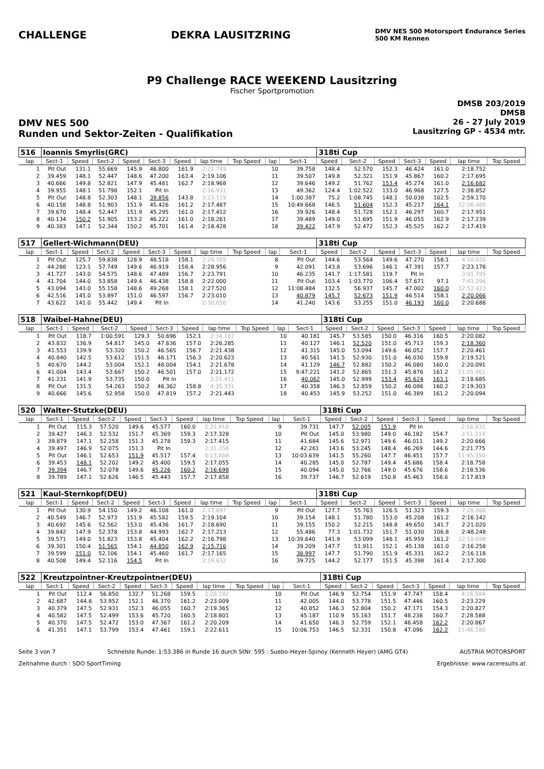CHALLENGE DEKRA LAUSITZRING
DMV NES 500 Motorsport Endurance Series
500 KM Rennen
P9 Challenge RACE WEEKEND Lausitzring
Fischer Sportpromotion
DMV NES 500
Runden und Sektor-Zeiten - Qualifikation
DMSB 203/2019
DMSB
26 - 27 July 2019
Lausitzring GP - 4534 mtr.
| 516 | Ioannis Smyrlis(GRC) | | | | | | | | | | 318ti Cup | | | | | | |
| lap | Sect-1 | Speed | Sect-2 | Speed | Sect-3 | Speed | lap time | Top Speed | lap | Sect-1 | Speed | Sect-2 | Speed | Sect-3 | Speed | lap time | Top Speed |
| 1 | Pit Out | 131.1 | 55.669 | 145.9 | 46.800 | 161.9 | 2:21.749 | | 10 | 39.758 | 148.4 | 52.570 | 152.3 | 46.424 | 161.0 | 2:18.752 | |
| 2 | 39.459 | 148.1 | 52.447 | 148.6 | 47.200 | 163.4 | 2:19.106 | | 11 | 39.507 | 149.8 | 52.321 | 151.9 | 45.867 | 160.2 | 2:17.695 | |
| 3 | 40.666 | 149.8 | 52.821 | 147.9 | 45.481 | 162.7 | 2:18.968 | | 12 | 39.646 | 149.2 | 51.762 | 153.4 | 45.274 | 161.0 | 2:16.682 | |
| 4 | 39.955 | 148.1 | 51.798 | 152.1 | Pit In | | 2:16.931 | | 13 | 49.362 | 124.4 | 1:02.522 | 133.0 | 46.968 | 127.5 | 2:38.852 | |
| 5 | Pit Out | 148.8 | 52.303 | 148.1 | 39.856 | 143.8 | 3:23.119 | | 14 | 1:00.387 | 75.2 | 1:08.745 | 148.1 | 50.038 | 102.5 | 2:59.170 | |
| 6 | 40.158 | 148.8 | 51.903 | 151.9 | 45.426 | 161.2 | 2:17.487 | | 15 | 10:49.668 | 146.5 | 51.604 | 152.3 | 45.217 | 164.1 | 12:26.489 | |
| 7 | 39.670 | 148.4 | 52.447 | 151.9 | 45.295 | 161.0 | 2:17.412 | | 16 | 39.926 | 148.4 | 51.728 | 152.1 | 46.297 | 160.7 | 2:17.951 | |
| 8 | 40.134 | 150.2 | 51.905 | 153.2 | 46.222 | 161.0 | 2:18.261 | | 17 | 39.489 | 149.0 | 51.695 | 151.9 | 46.055 | 162.9 | 2:17.239 | |
| 9 | 40.383 | 147.1 | 52.344 | 150.2 | 45.701 | 161.4 | 2:18.428 | | 18 | 39.422 | 147.9 | 52.472 | 152.3 | 45.525 | 162.2 | 2:17.419 | |
| 517 | Gellert-Wichmann(DEU) | | | | | | | | | | 318ti Cup | | | | | | |
| lap | Sect-1 | Speed | Sect-2 | Speed | Sect-3 | Speed | lap time | Top Speed | lap | Sect-1 | Speed | Sect-2 | Speed | Sect-3 | Speed | lap time | Top Speed |
| 1 | Pit Out | 125.7 | 59.838 | 128.9 | 48.518 | 158.1 | 2:26.165 | | 8 | Pit Out | 144.6 | 53.564 | 149.6 | 47.270 | 158.1 | 4:10.035 | |
| 2 | 44.288 | 123.1 | 57.749 | 149.6 | 46.919 | 158.4 | 2:28.956 | | 9 | 42.091 | 143.8 | 53.696 | 146.1 | 47.391 | 157.7 | 2:23.178 | |
| 3 | 41.727 | 143.0 | 54.575 | 148.6 | 47.489 | 156.7 | 2:23.791 | | 10 | 46.235 | 141.7 | 1:17.581 | 119.7 | Pit In | | 3:01.795 | |
| 4 | 41.704 | 144.0 | 53.858 | 149.4 | 46.438 | 158.8 | 2:22.000 | | 11 | Pit Out | 103.4 | 1:03.770 | 106.4 | 57.671 | 97.1 | 7:41.396 | |
| 5 | 43.094 | 143.0 | 55.158 | 148.6 | 49.268 | 158.1 | 2:27.520 | | 12 | 11:08.484 | 132.5 | 56.937 | 145.7 | 47.002 | 160.0 | 12:52.423 | |
| 6 | 42.516 | 145.0 | 53.897 | 151.0 | 46.597 | 156.7 | 2:23.010 | | 13 | 40.879 | 145.7 | 52.673 | 151.9 | 46.514 | 158.1 | 2:20.066 | |
| 7 | 43.622 | 141.0 | 55.442 | 149.4 | Pit In | | 2:30.656 | | 14 | 41.240 | 143.6 | 53.255 | 151.0 | 46.193 | 160.0 | 2:20.688 | |
| 518 | Waibel-Hahne(DEU) | | | | | | | | | | 318ti Cup | | | | | | |
| lap | Sect-1 | Speed | Sect-2 | Speed | Sect-3 | Speed | lap time | Top Speed | lap | Sect-1 | Speed | Sect-2 | Speed | Sect-3 | Speed | lap time | Top Speed |
| 1 | Pit Out | 118.7 | 1:00.591 | 129.3 | 50.696 | 152.1 | 2:34.187 | | 10 | 40.181 | 145.7 | 53.585 | 150.0 | 46.316 | 160.5 | 2:20.082 | |
| 2 | 43.832 | 136.9 | 54.817 | 145.0 | 47.636 | 157.0 | 2:26.285 | | 11 | 40.127 | 146.1 | 52.520 | 151.0 | 45.713 | 159.3 | 2:18.360 | |
| 3 | 41.553 | 139.9 | 53.320 | 150.2 | 46.565 | 156.7 | 2:21.438 | | 12 | 41.315 | 145.0 | 53.094 | 149.6 | 46.052 | 157.7 | 2:20.461 | |
| 4 | 40.840 | 142.5 | 53.612 | 151.5 | 46.171 | 156.3 | 2:20.623 | | 13 | 40.561 | 141.5 | 52.930 | 151.0 | 46.030 | 159.8 | 2:19.521 | |
| 5 | 40.670 | 144.2 | 53.004 | 152.1 | 48.004 | 154.1 | 2:21.678 | | 14 | 41.129 | 146.7 | 52.882 | 150.2 | 46.080 | 160.0 | 2:20.091 | |
| 6 | 41.004 | 143.4 | 53.667 | 150.2 | 46.501 | 157.0 | 2:21.172 | | 15 | 9:47.221 | 141.2 | 52.865 | 151.3 | 45.876 | 161.2 | 11:25.962 | |
| 7 | 41.231 | 141.9 | 53.735 | 150.0 | Pit In | | 2:21.411 | | 16 | 40.062 | 145.0 | 52.999 | 153.4 | 45.624 | 163.1 | 2:18.685 | |
| 8 | Pit Out | 131.5 | 54.263 | 150.2 | 46.362 | 158.8 | 4:35.331 | | 17 | 40.358 | 146.3 | 52.859 | 150.2 | 46.086 | 160.2 | 2:19.303 | |
| 9 | 40.666 | 145.6 | 52.958 | 150.0 | 47.819 | 157.2 | 2:21.443 | | 18 | 40.453 | 145.9 | 53.252 | 151.0 | 46.389 | 161.2 | 2:20.094 | |
| 520 | Walter-Stutzke(DEU) | | | | | | | | | | 318ti Cup | | | | | | |
| lap | Sect-1 | Speed | Sect-2 | Speed | Sect-3 | Speed | lap time | Top Speed | lap | Sect-1 | Speed | Sect-2 | Speed | Sect-3 | Speed | lap time | Top Speed |
| 1 | Pit Out | 115.3 | 57.520 | 149.6 | 45.577 | 160.0 | 2:21.910 | | 9 | 39.731 | 147.7 | 52.005 | 151.9 | Pit In | | 2:16.632 | |
| 2 | 39.427 | 146.3 | 52.532 | 151.7 | 45.369 | 159.3 | 2:17.328 | | 10 | Pit Out | 145.0 | 53.980 | 149.0 | 46.182 | 154.7 | 3:51.214 | |
| 3 | 39.879 | 147.1 | 52.258 | 151.3 | 45.278 | 159.3 | 2:17.415 | | 11 | 41.684 | 145.6 | 52.971 | 149.6 | 46.011 | 149.2 | 2:20.666 | |
| 4 | 39.497 | 146.9 | 52.075 | 151.3 | Pit In | | 2:31.356 | | 12 | 42.261 | 143.6 | 53.245 | 148.4 | 46.269 | 144.6 | 2:21.775 | |
| 5 | Pit Out | 146.1 | 52.653 | 151.9 | 45.517 | 157.4 | 6:13.868 | | 13 | 10:03.639 | 141.5 | 55.260 | 147.7 | 46.451 | 157.7 | 11:45.350 | |
| 6 | 39.453 | 148.1 | 52.202 | 149.2 | 45.400 | 159.5 | 2:17.055 | | 14 | 40.285 | 145.0 | 52.787 | 149.4 | 45.686 | 158.4 | 2:18.758 | |
| 7 | 39.394 | 146.7 | 52.078 | 149.6 | 45.226 | 160.2 | 2:16.698 | | 15 | 40.094 | 145.0 | 52.766 | 149.0 | 45.676 | 158.6 | 2:18.536 | |
| 8 | 39.789 | 147.1 | 52.626 | 146.5 | 45.443 | 157.7 | 2:17.858 | | 16 | 39.737 | 146.7 | 52.619 | 150.8 | 45.463 | 158.6 | 2:17.819 | |
| 521 | Kaul-Sternkopf(DEU) | | | | | | | | | | 318ti Cup | | | | | | |
| lap | Sect-1 | Speed | Sect-2 | Speed | Sect-3 | Speed | lap time | Top Speed | lap | Sect-1 | Speed | Sect-2 | Speed | Sect-3 | Speed | lap time | Top Speed |
| 1 | Pit Out | 130.9 | 54.150 | 149.2 | 46.108 | 161.0 | 2:17.897 | | 9 | Pit Out | 127.7 | 55.763 | 126.5 | 51.323 | 159.3 | 7:28.866 | |
| 2 | 40.549 | 146.7 | 52.973 | 151.9 | 45.582 | 159.5 | 2:19.104 | | 10 | 39.154 | 148.1 | 51.780 | 153.0 | 45.208 | 161.2 | 2:16.142 | |
| 3 | 40.692 | 145.6 | 52.562 | 153.0 | 45.436 | 161.7 | 2:18.690 | | 11 | 39.155 | 150.2 | 52.215 | 148.8 | 49.650 | 141.7 | 2:21.020 | |
| 4 | 39.842 | 147.9 | 52.378 | 153.8 | 44.993 | 162.7 | 2:17.213 | | 12 | 55.486 | 77.3 | 1:01.732 | 151.7 | 51.030 | 106.8 | 2:48.248 | |
| 5 | 39.571 | 149.0 | 51.823 | 153.8 | 45.404 | 162.2 | 2:16.798 | | 13 | 10:39.640 | 141.9 | 53.099 | 148.1 | 45.959 | 161.2 | 12:18.698 | |
| 6 | 39.301 | 150.4 | 51.565 | 154.1 | 44.850 | 162.9 | 2:15.716 | | 14 | 39.209 | 147.7 | 51.911 | 152.1 | 45.138 | 161.0 | 2:16.258 | |
| 7 | 39.599 | 151.0 | 52.106 | 154.1 | 45.460 | 161.7 | 2:17.165 | | 15 | 38.997 | 147.7 | 51.790 | 151.9 | 45.331 | 162.2 | 2:16.118 | |
| 8 | 40.508 | 149.4 | 52.116 | 154.5 | Pit In | | 2:19.632 | | 16 | 39.725 | 144.2 | 52.177 | 151.5 | 45.398 | 161.4 | 2:17.300 | |
| 522 | Kreutzpointner-Kreutzpointner(DEU) | | | | | | | | | | 318ti Cup | | | | | | |
| lap | Sect-1 | Speed | Sect-2 | Speed | Sect-3 | Speed | lap time | Top Speed | lap | Sect-1 | Speed | Sect-2 | Speed | Sect-3 | Speed | lap time | Top Speed |
| 1 | Pit Out | 112.4 | 56.850 | 132.7 | 51.268 | 159.5 | 2:28.182 | | 10 | Pit Out | 146.9 | 52.754 | 151.9 | 47.747 | 158.4 | 4:16.584 | |
| 2 | 42.687 | 144.8 | 53.952 | 152.1 | 46.370 | 161.2 | 2:23.009 | | 11 | 42.005 | 144.0 | 53.778 | 151.5 | 47.446 | 160.5 | 2:23.229 | |
| 3 | 40.379 | 147.5 | 52.931 | 152.3 | 46.055 | 160.7 | 2:19.365 | | 12 | 40.852 | 146.3 | 52.804 | 150.2 | 47.171 | 154.3 | 2:20.827 | |
| 4 | 40.582 | 147.5 | 52.499 | 153.6 | 45.720 | 160.5 | 2:18.801 | | 13 | 45.187 | 110.9 | 55.163 | 151.7 | 48.238 | 160.7 | 2:28.588 | |
| 5 | 40.370 | 147.5 | 52.472 | 153.0 | 47.367 | 161.2 | 2:20.209 | | 14 | 41.650 | 146.3 | 52.759 | 152.1 | 46.458 | 162.2 | 2:20.867 | |
| 6 | 41.351 | 147.1 | 53.799 | 153.4 | 47.461 | 159.1 | 2:22.611 | | 15 | 10:06.753 | 146.5 | 52.331 | 150.8 | 47.096 | 162.2 | 11:46.180 | |
Seite 3 von 7 Schnelste Runde: 1:53.386 in Runde 16 durch StNr. 595 : Suebo-Heyer-Spinoy (Kenneth Heyer) (AMG GT4) AUSTRIA MOTORSPORT
Zeitnahme durch : SDO SportTiming Ergebnisse: www.raceresults.at